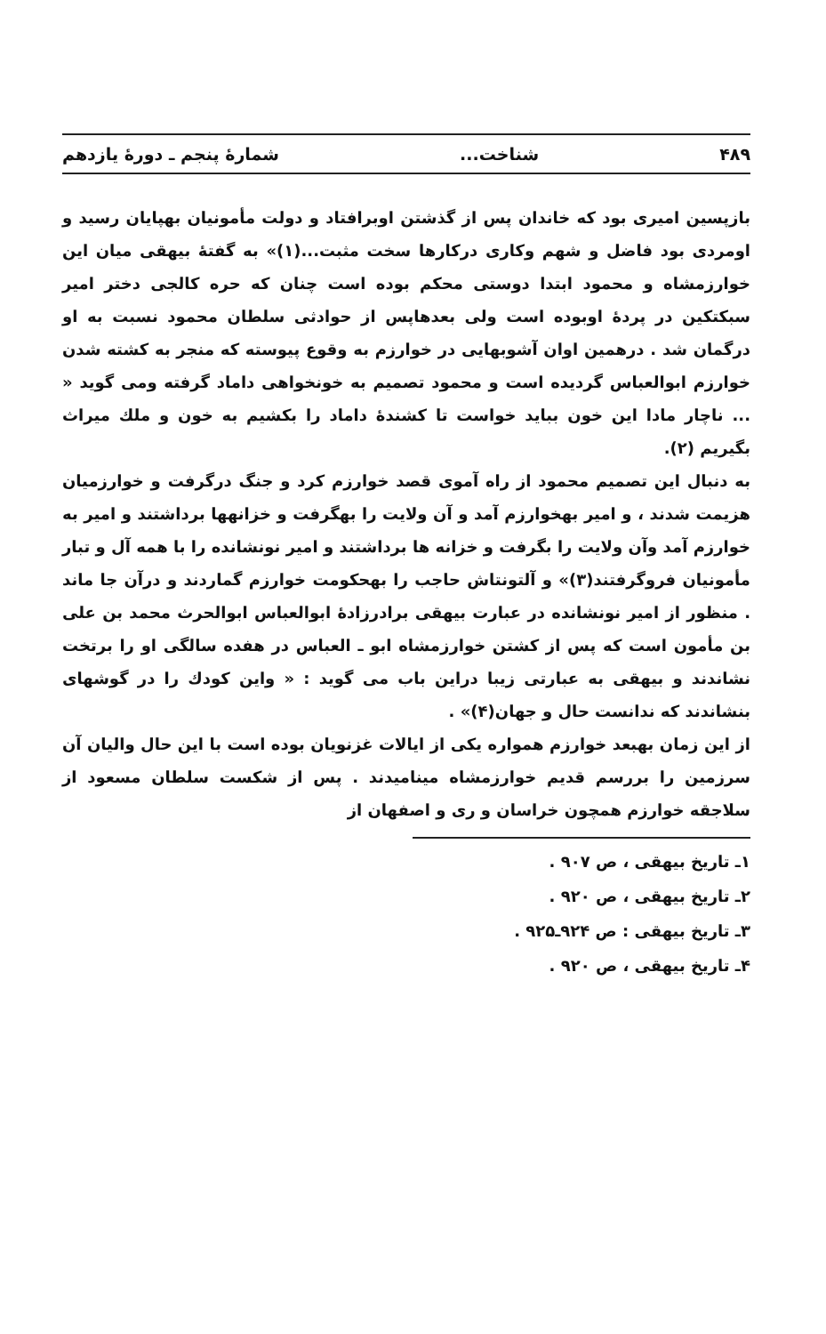۴۸۹ شناخت... شمارهٔ پنجم ـ دورهٔ یازدهم
بازپسین امیری بود که خاندان پس از گذشتن اوبرافتاد و دولت مأمونیان بهپایان رسید و اومردی بود فاضل و شهم وکاری درکارها سخت مثبت...(۱)» به گفتهٔ بیهقی میان این خوارزمشاه و محمود ابتدا دوستی محکم بوده است چنان که حره کالجی دختر امیر سبکتکین در پردهٔ اوبوده است ولی بعدهاپس از حوادثی سلطان محمود نسبت به او درگمان شد . درهمین اوان آشوبهایی در خوارزم به وقوع پیوسته که منجر به کشته شدن خوارزم ابوالعباس گردیده است و محمود تصمیم به خونخواهی داماد گرفته ومی گوید « ... ناچار مادا این خون بباید خواست تا کشندهٔ داماد را بکشیم به خون و ملك میراث بگیریم (۲).
به دنبال این تصمیم محمود از راه آموی قصد خوارزم کرد و جنگ درگرفت و خوارزمیان هزیمت شدند ، و امیر بهخوارزم آمد و آن ولایت را بهگرفت و خزانهها برداشتند و امیر به خوارزم آمد وآن ولایت را بگرفت و خزانه ها برداشتند و امیر نونشانده را با همه آل و تبار مأمونیان فروگرفتند(۳)» و آلتونتاش حاجب را بهحکومت خوارزم گماردند و درآن جا ماند . منظور از امیر نونشانده در عبارت بیهقی برادرزادهٔ ابوالعباس ابوالحرث محمد بن علی بن مأمون است که پس از کشتن خوارزمشاه ابو ـ العباس در هفده سالگی او را برتخت نشاندند و بیهقی به عبارتی زیبا دراین باب می گوید : « واین کودك را در گوشهای بنشاندند که ندانست حال و جهان(۴)» .
از این زمان بهبعد خوارزم همواره یکی از ایالات غزنویان بوده است با این حال والیان آن سرزمین را بررسم قدیم خوارزمشاه مینامیدند . پس از شکست سلطان مسعود از سلاجقه خوارزم همچون خراسان و ری و اصفهان از
۱ـ تاریخ بیهقی ، ص ۹۰۷ .
۲ـ تاریخ بیهقی ، ص ۹۲۰ .
۳ـ تاریخ بیهقی : ص ۹۲۴ـ۹۲۵ .
۴ـ تاریخ بیهقی ، ص ۹۲۰ .